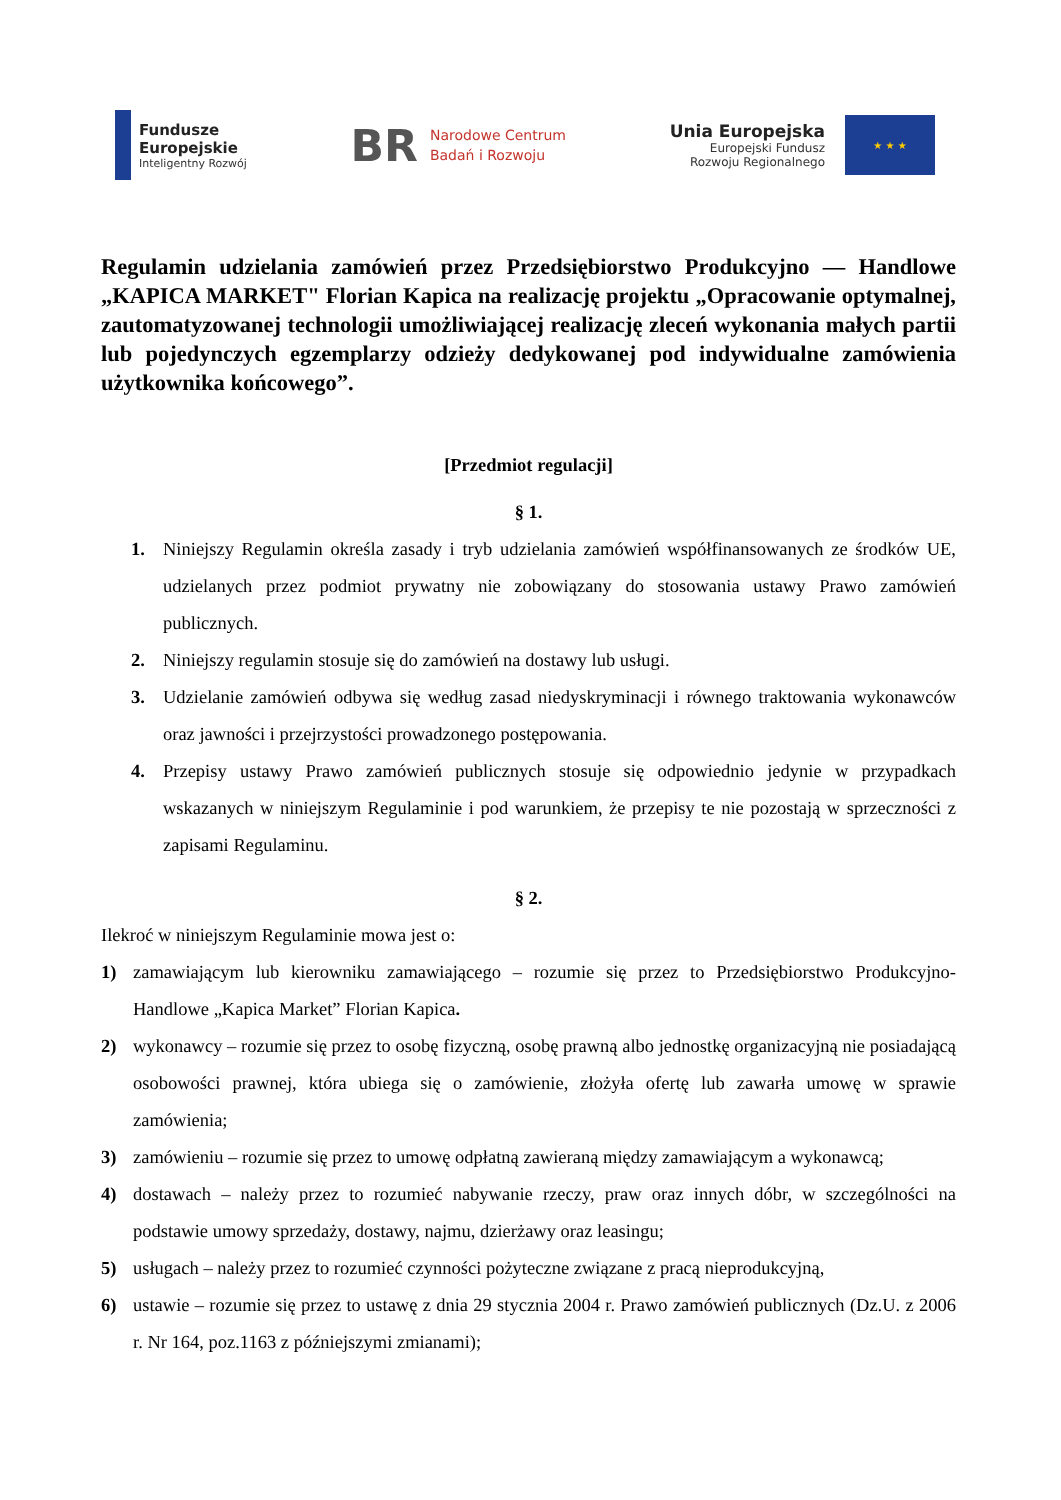Fundusze
Europejskie
Inteligentny Rozwój
BR
Narodowe Centrum
Badań i Rozwoju
Unia Europejska
Europejski Fundusz
Rozwoju Regionalnego
★ ★ ★
Regulamin udzielania zamówień przez Przedsiębiorstwo Produkcyjno — Handlowe „KAPICA MARKET" Florian Kapica na realizację projektu „Opracowanie optymalnej, zautomatyzowanej technologii umożliwiającej realizację zleceń wykonania małych partii lub pojedynczych egzemplarzy odzieży dedykowanej pod indywidualne zamówienia użytkownika końcowego”.
[Przedmiot regulacji]
§ 1.
1. Niniejszy Regulamin określa zasady i tryb udzielania zamówień współfinansowanych ze środków UE, udzielanych przez podmiot prywatny nie zobowiązany do stosowania ustawy Prawo zamówień publicznych.
2. Niniejszy regulamin stosuje się do zamówień na dostawy lub usługi.
3. Udzielanie zamówień odbywa się według zasad niedyskryminacji i równego traktowania wykonawców oraz jawności i przejrzystości prowadzonego postępowania.
4. Przepisy ustawy Prawo zamówień publicznych stosuje się odpowiednio jedynie w przypadkach wskazanych w niniejszym Regulaminie i pod warunkiem, że przepisy te nie pozostają w sprzeczności z zapisami Regulaminu.
§ 2.
Ilekroć w niniejszym Regulaminie mowa jest o:
1) zamawiającym lub kierowniku zamawiającego – rozumie się przez to Przedsiębiorstwo Produkcyjno-Handlowe „Kapica Market” Florian Kapica.
2) wykonawcy – rozumie się przez to osobę fizyczną, osobę prawną albo jednostkę organizacyjną nie posiadającą osobowości prawnej, która ubiega się o zamówienie, złożyła ofertę lub zawarła umowę w sprawie zamówienia;
3) zamówieniu – rozumie się przez to umowę odpłatną zawieraną między zamawiającym a wykonawcą;
4) dostawach – należy przez to rozumieć nabywanie rzeczy, praw oraz innych dóbr, w szczególności na podstawie umowy sprzedaży, dostawy, najmu, dzierżawy oraz leasingu;
5) usługach – należy przez to rozumieć czynności pożyteczne związane z pracą nieprodukcyjną,
6) ustawie – rozumie się przez to ustawę z dnia 29 stycznia 2004 r. Prawo zamówień publicznych (Dz.U. z 2006 r. Nr 164, poz.1163 z późniejszymi zmianami);